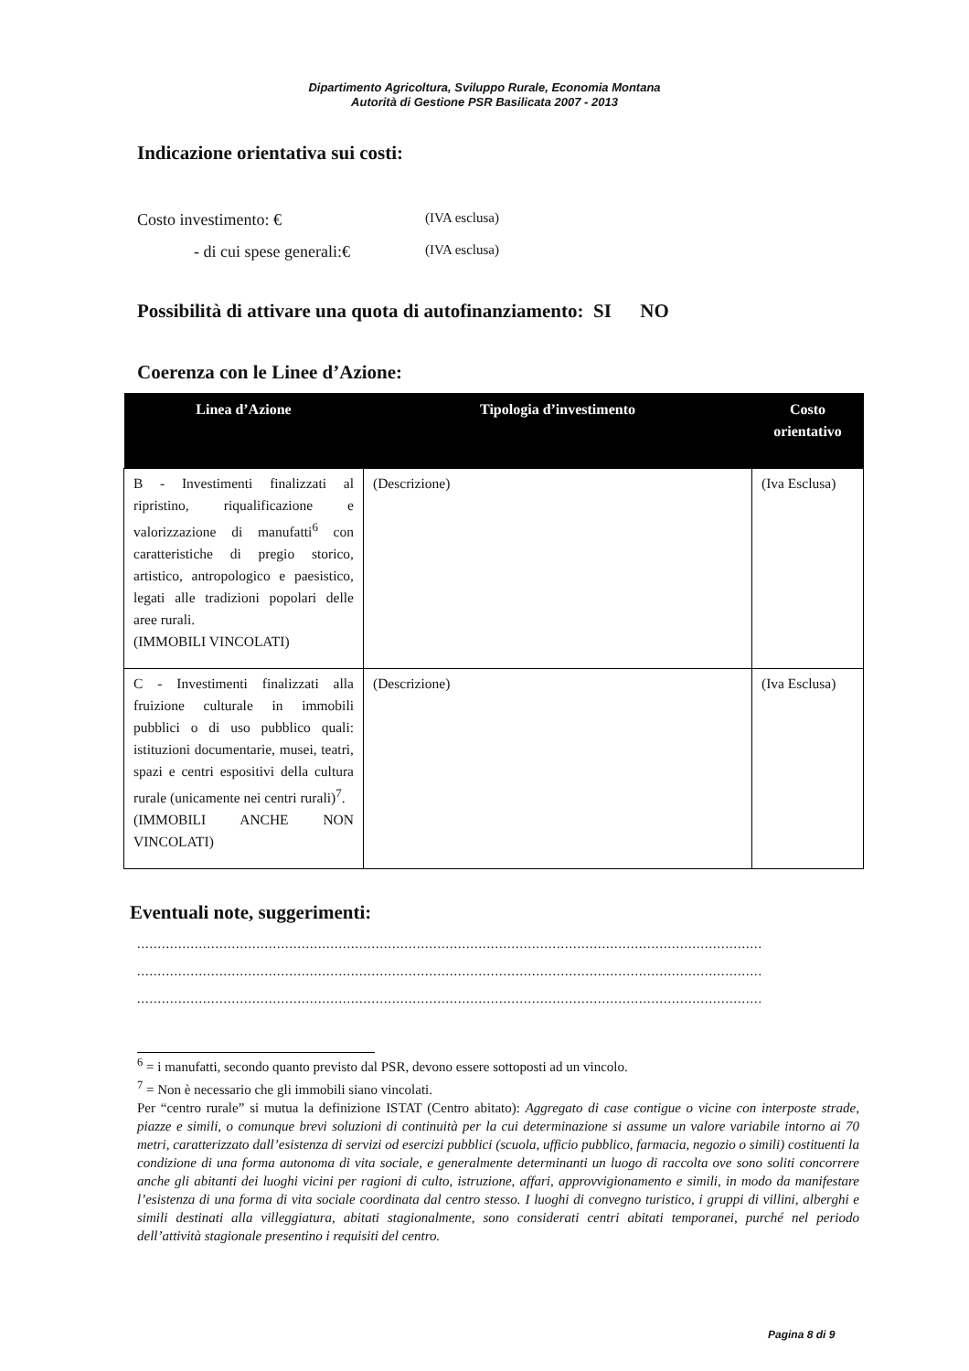Dipartimento Agricoltura, Sviluppo Rurale, Economia Montana
Autorità di Gestione PSR Basilicata 2007 - 2013
Indicazione orientativa sui costi:
Costo investimento: € (IVA esclusa)
- di cui spese generali:€ (IVA esclusa)
Possibilità di attivare una quota di autofinanziamento: SI NO
Coerenza con le Linee d’Azione:
| Linea d’Azione | Tipologia d’investimento | Costo orientativo |
| --- | --- | --- |
| B - Investimenti finalizzati al ripristino, riqualificazione e valorizzazione di manufatti<sup>6</sup> con caratteristiche di pregio storico, artistico, antropologico e paesistico, legati alle tradizioni popolari delle aree rurali. (IMMOBILI VINCOLATI) | (Descrizione) | (Iva Esclusa) |
| C - Investimenti finalizzati alla fruizione culturale in immobili pubblici o di uso pubblico quali: istituzioni documentarie, musei, teatri, spazi e centri espositivi della cultura rurale (unicamente nei centri rurali)<sup>7</sup>. (IMMOBILI ANCHE NON VINCOLATI) | (Descrizione) | (Iva Esclusa) |
Eventuali note, suggerimenti:
........................................................................................................................................................
........................................................................................................................................................
........................................................................................................................................................
<sup>6</sup> = i manufatti, secondo quanto previsto dal PSR, devono essere sottoposti ad un vincolo.
<sup>7</sup> = Non è necessario che gli immobili siano vincolati.
Per “centro rurale” si mutua la definizione ISTAT (Centro abitato): Aggregato di case contigue o vicine con interposte strade, piazze e simili, o comunque brevi soluzioni di continuità per la cui determinazione si assume un valore variabile intorno ai 70 metri, caratterizzato dall’esistenza di servizi od esercizi pubblici (scuola, ufficio pubblico, farmacia, negozio o simili) costituenti la condizione di una forma autonoma di vita sociale, e generalmente determinanti un luogo di raccolta ove sono soliti concorrere anche gli abitanti dei luoghi vicini per ragioni di culto, istruzione, affari, approvvigionamento e simili, in modo da manifestare l’esistenza di una forma di vita sociale coordinata dal centro stesso. I luoghi di convegno turistico, i gruppi di villini, alberghi e simili destinati alla villeggiatura, abitati stagionalmente, sono considerati centri abitati temporanei, purché nel periodo dell’attività stagionale presentino i requisiti del centro.
Pagina 8 di 9